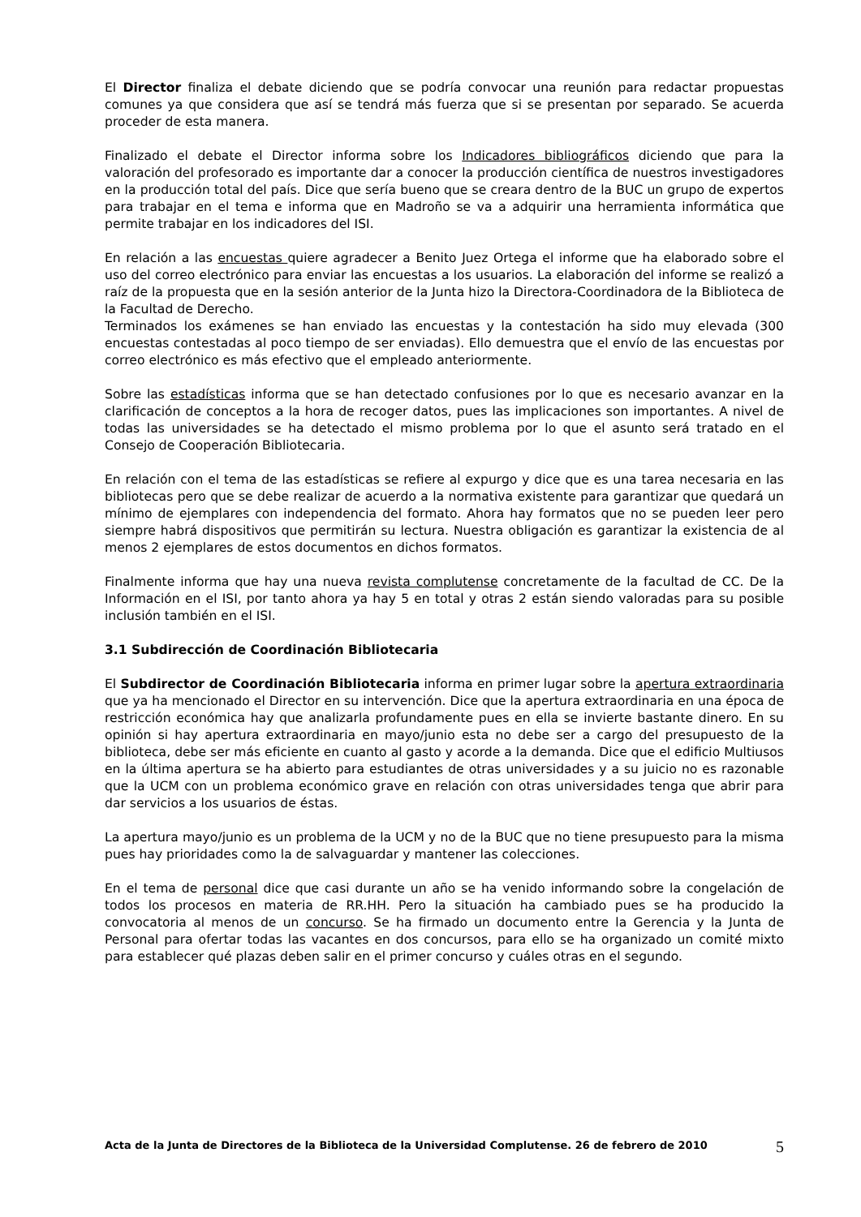El Director finaliza el debate diciendo que se podría convocar una reunión para redactar propuestas comunes ya que considera que así se tendrá más fuerza que si se presentan por separado. Se acuerda proceder de esta manera.
Finalizado el debate el Director informa sobre los Indicadores bibliográficos diciendo que para la valoración del profesorado es importante dar a conocer la producción científica de nuestros investigadores en la producción total del país. Dice que sería bueno que se creara dentro de la BUC un grupo de expertos para trabajar en el tema e informa que en Madroño se va a adquirir una herramienta informática que permite trabajar en los indicadores del ISI.
En relación a las encuestas quiere agradecer a Benito Juez Ortega el informe que ha elaborado sobre el uso del correo electrónico para enviar las encuestas a los usuarios. La elaboración del informe se realizó a raíz de la propuesta que en la sesión anterior de la Junta hizo la Directora-Coordinadora de la Biblioteca de la Facultad de Derecho.
Terminados los exámenes se han enviado las encuestas y la contestación ha sido muy elevada (300 encuestas contestadas al poco tiempo de ser enviadas). Ello demuestra que el envío de las encuestas por correo electrónico es más efectivo que el empleado anteriormente.
Sobre las estadísticas informa que se han detectado confusiones por lo que es necesario avanzar en la clarificación de conceptos a la hora de recoger datos, pues las implicaciones son importantes. A nivel de todas las universidades se ha detectado el mismo problema por lo que el asunto será tratado en el Consejo de Cooperación Bibliotecaria.
En relación con el tema de las estadísticas se refiere al expurgo y dice que es una tarea necesaria en las bibliotecas pero que se debe realizar de acuerdo a la normativa existente para garantizar que quedará un mínimo de ejemplares con independencia del formato. Ahora hay formatos que no se pueden leer pero siempre habrá dispositivos que permitirán su lectura. Nuestra obligación es garantizar la existencia de al menos 2 ejemplares de estos documentos en dichos formatos.
Finalmente informa que hay una nueva revista complutense concretamente de la facultad de CC. De la Información en el ISI, por tanto ahora ya hay 5 en total y otras 2 están siendo valoradas para su posible inclusión también en el ISI.
3.1 Subdirección de Coordinación Bibliotecaria
El Subdirector de Coordinación Bibliotecaria informa en primer lugar sobre la apertura extraordinaria que ya ha mencionado el Director en su intervención. Dice que la apertura extraordinaria en una época de restricción económica hay que analizarla profundamente pues en ella se invierte bastante dinero. En su opinión si hay apertura extraordinaria en mayo/junio esta no debe ser a cargo del presupuesto de la biblioteca, debe ser más eficiente en cuanto al gasto y acorde a la demanda. Dice que el edificio Multiusos en la última apertura se ha abierto para estudiantes de otras universidades y a su juicio no es razonable que la UCM con un problema económico grave en relación con otras universidades tenga que abrir para dar servicios a los usuarios de éstas.
La apertura mayo/junio es un problema de la UCM y no de la BUC que no tiene presupuesto para la misma pues hay prioridades como la de salvaguardar y mantener las colecciones.
En el tema de personal dice que casi durante un año se ha venido informando sobre la congelación de todos los procesos en materia de RR.HH. Pero la situación ha cambiado pues se ha producido la convocatoria al menos de un concurso. Se ha firmado un documento entre la Gerencia y la Junta de Personal para ofertar todas las vacantes en dos concursos, para ello se ha organizado un comité mixto para establecer qué plazas deben salir en el primer concurso y cuáles otras en el segundo.
Acta de la Junta de Directores de la Biblioteca de la Universidad Complutense. 26 de febrero de 2010 5